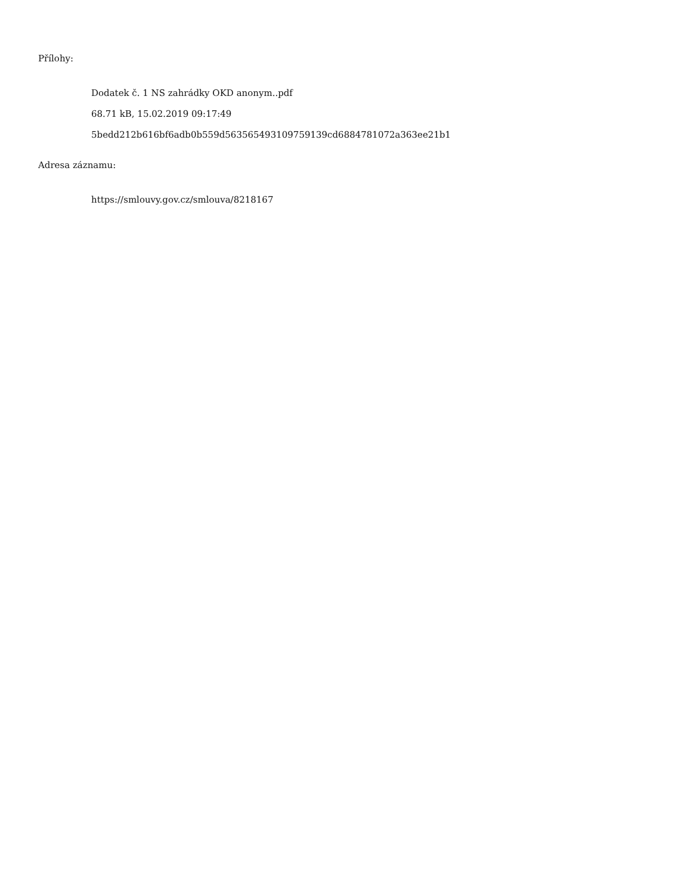Přílohy:
Dodatek č. 1 NS zahrádky OKD anonym..pdf
68.71 kB, 15.02.2019 09:17:49
5bedd212b616bf6adb0b559d563565493109759139cd6884781072a363ee21b1
Adresa záznamu:
https://smlouvy.gov.cz/smlouva/8218167